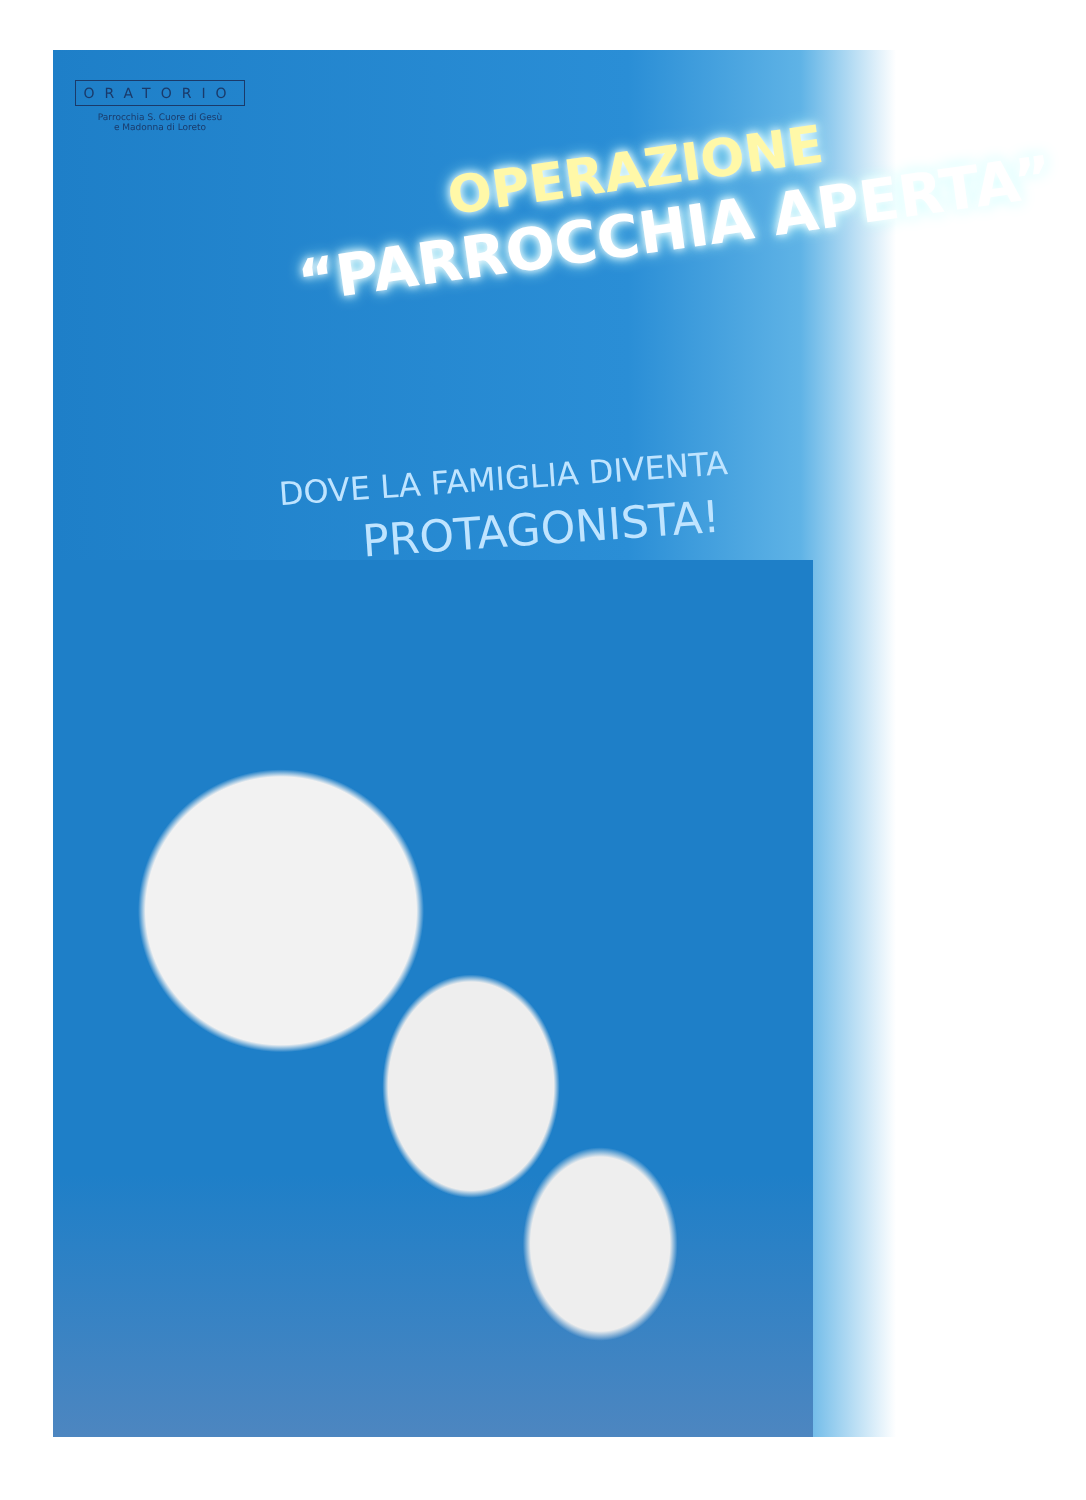ORATORIO
Parrocchia S. Cuore di Gesù
e Madonna di Loreto
OPERAZIONE
“PARROCCHIA APERTA”
DOVE LA FAMIGLIA DIVENTA
PROTAGONISTA!